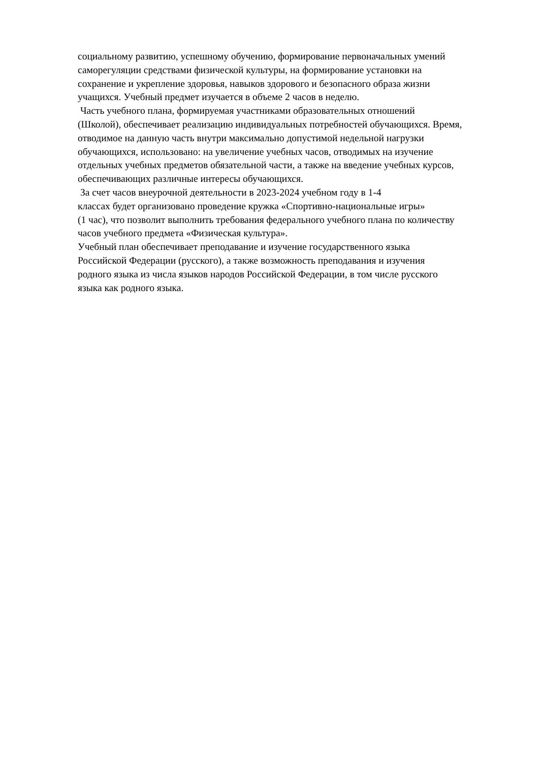социальному развитию, успешному обучению, формирование первоначальных умений
саморегуляции средствами физической культуры, на формирование установки на
сохранение и укрепление здоровья, навыков здорового и безопасного образа жизни
учащихся. Учебный предмет изучается в объеме 2 часов в неделю.
Часть учебного плана, формируемая участниками образовательных отношений
(Школой), обеспечивает реализацию индивидуальных потребностей обучающихся. Время,
отводимое на данную часть внутри максимально допустимой недельной нагрузки
обучающихся, использовано: на увеличение учебных часов, отводимых на изучение
отдельных учебных предметов обязательной части, а также на введение учебных курсов,
обеспечивающих различные интересы обучающихся.
За счет часов внеурочной деятельности в 2023-2024 учебном году в 1-4
классах будет организовано проведение кружка «Спортивно-национальные игры»
(1 час), что позволит выполнить требования федерального учебного плана по количеству
часов учебного предмета «Физическая культура».
Учебный план обеспечивает преподавание и изучение государственного языка
Российской Федерации (русского), а также возможность преподавания и изучения
родного языка из числа языков народов Российской Федерации, в том числе русского
языка как родного языка.